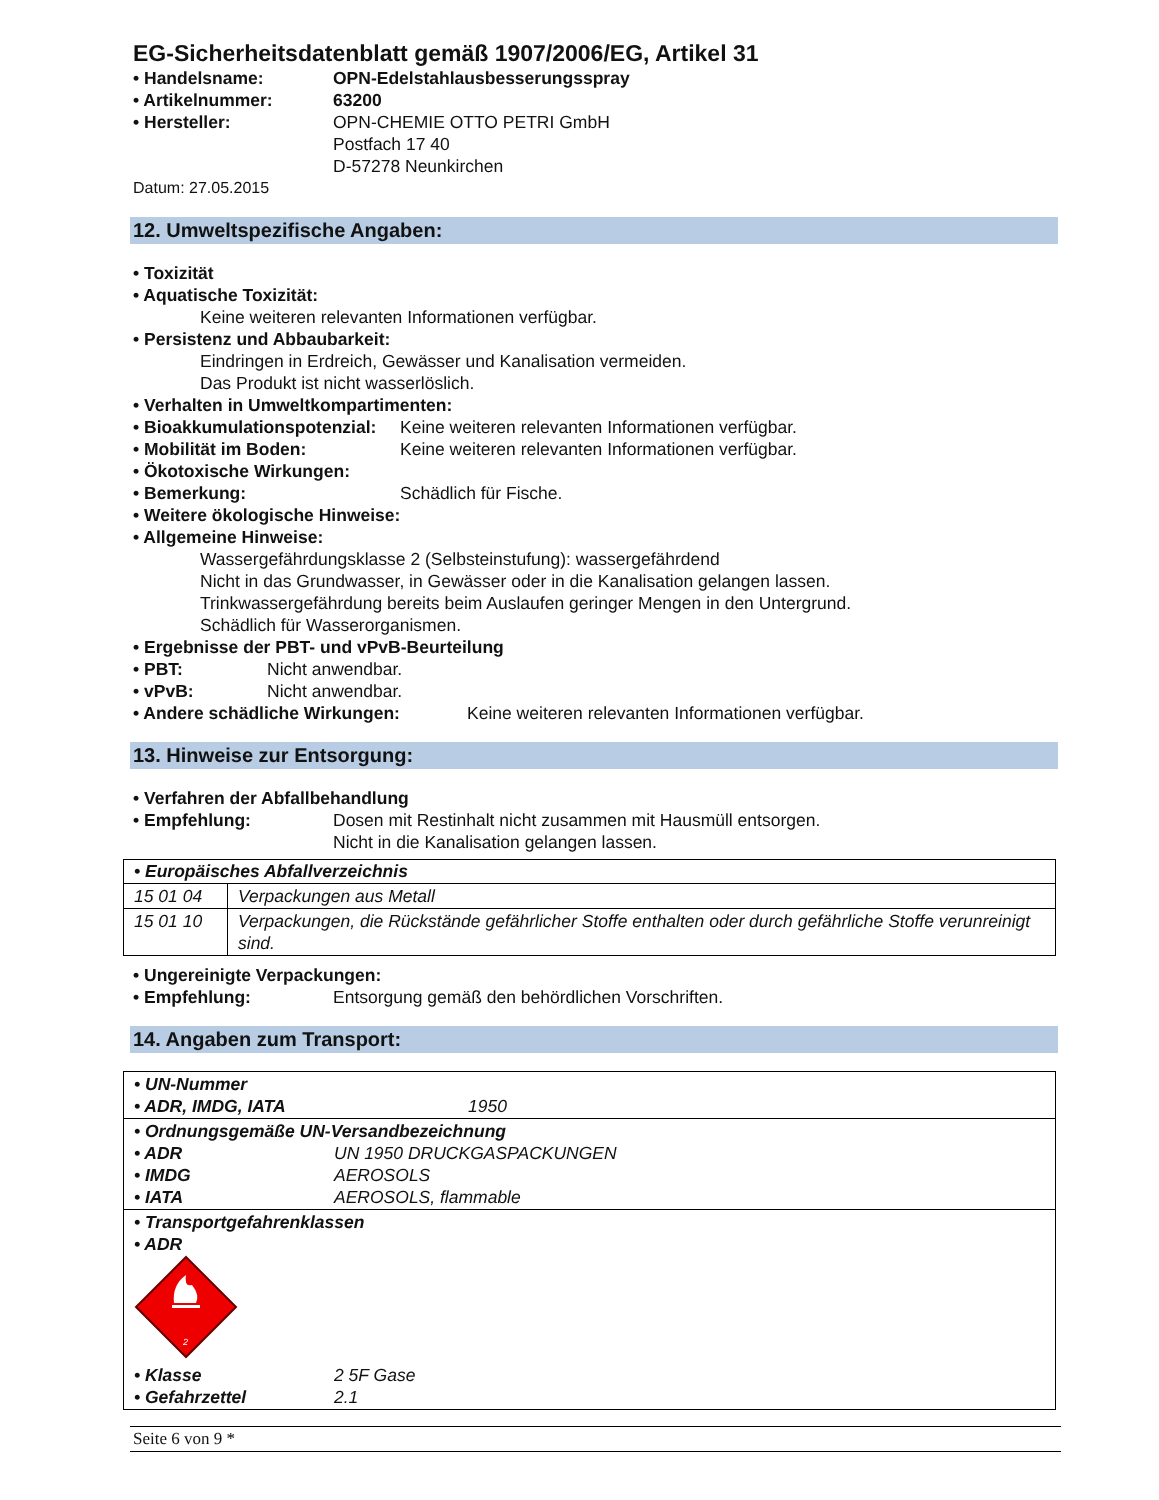EG-Sicherheitsdatenblatt gemäß 1907/2006/EG, Artikel 31
• Handelsname: OPN-Edelstahlausbesserungsspray
• Artikelnummer: 63200
• Hersteller: OPN-CHEMIE OTTO PETRI GmbH
Postfach 17 40
D-57278 Neunkirchen
Datum: 27.05.2015
12. Umweltspezifische Angaben:
• Toxizität
• Aquatische Toxizität:
Keine weiteren relevanten Informationen verfügbar.
• Persistenz und Abbaubarkeit:
Eindringen in Erdreich, Gewässer und Kanalisation vermeiden.
Das Produkt ist nicht wasserlöslich.
• Verhalten in Umweltkompartimenten:
• Bioakkumulationspotenzial: Keine weiteren relevanten Informationen verfügbar.
• Mobilität im Boden: Keine weiteren relevanten Informationen verfügbar.
• Ökotoxische Wirkungen:
• Bemerkung: Schädlich für Fische.
• Weitere ökologische Hinweise:
• Allgemeine Hinweise:
Wassergefährdungsklasse 2 (Selbsteinstufung): wassergefährdend
Nicht in das Grundwasser, in Gewässer oder in die Kanalisation gelangen lassen.
Trinkwassergefährdung bereits beim Auslaufen geringer Mengen in den Untergrund.
Schädlich für Wasserorganismen.
• Ergebnisse der PBT- und vPvB-Beurteilung
• PBT: Nicht anwendbar.
• vPvB: Nicht anwendbar.
• Andere schädliche Wirkungen: Keine weiteren relevanten Informationen verfügbar.
13. Hinweise zur Entsorgung:
• Verfahren der Abfallbehandlung
• Empfehlung: Dosen mit Restinhalt nicht zusammen mit Hausmüll entsorgen.
Nicht in die Kanalisation gelangen lassen.
| • Europäisches Abfallverzeichnis | |
| --- | --- |
| 15 01 04 | Verpackungen aus Metall |
| 15 01 10 | Verpackungen, die Rückstände gefährlicher Stoffe enthalten oder durch gefährliche Stoffe verunreinigt sind. |
• Ungereinigte Verpackungen:
• Empfehlung: Entsorgung gemäß den behördlichen Vorschriften.
14. Angaben zum Transport:
| • UN-Nummer • ADR, IMDG, IATA 1950 |
| • Ordnungsgemäße UN-Versandbezeichnung • ADR UN 1950 DRUCKGASPACKUNGEN • IMDG AEROSOLS • IATA AEROSOLS, flammable |
| • Transportgefahrenklassen • ADR 2 • Klasse 2 5F Gase • Gefahrzettel 2.1 |
Seite 6 von 9 *